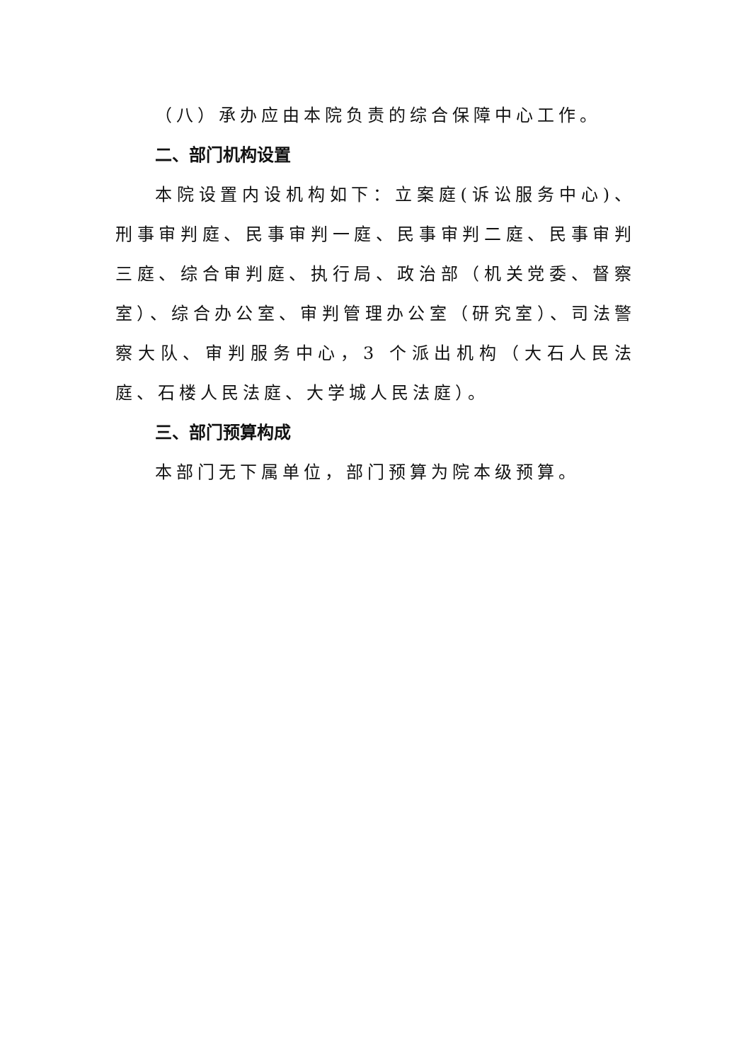（八）承办应由本院负责的综合保障中心工作。
二、部门机构设置
本院设置内设机构如下：立案庭(诉讼服务中心)、刑事审判庭、民事审判一庭、民事审判二庭、民事审判三庭、综合审判庭、执行局、政治部（机关党委、督察室）、综合办公室、审判管理办公室（研究室）、司法警察大队、审判服务中心，3 个派出机构（大石人民法庭、石楼人民法庭、大学城人民法庭）。
三、部门预算构成
本部门无下属单位，部门预算为院本级预算。